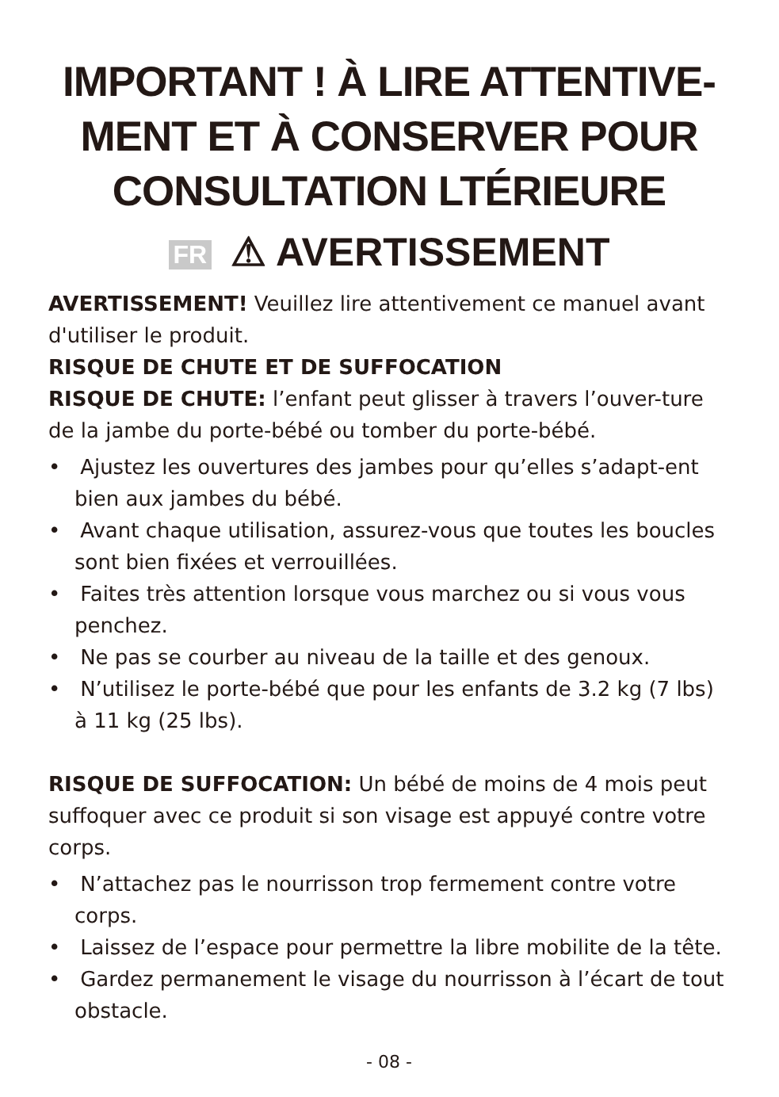IMPORTANT ! À LIRE ATTENTIVE-MENT ET À CONSERVER POUR CONSULTATION LTÉRIEURE
FR ⚠ AVERTISSEMENT
AVERTISSEMENT! Veuillez lire attentivement ce manuel avant d'utiliser le produit.
RISQUE DE CHUTE ET DE SUFFOCATION
RISQUE DE CHUTE: l’enfant peut glisser à travers l’ouver-ture de la jambe du porte-bébé ou tomber du porte-bébé.
• Ajustez les ouvertures des jambes pour qu’elles s’adapt-ent bien aux jambes du bébé.
• Avant chaque utilisation, assurez-vous que toutes les boucles sont bien fixées et verrouillées.
• Faites très attention lorsque vous marchez ou si vous vous penchez.
• Ne pas se courber au niveau de la taille et des genoux.
• N’utilisez le porte-bébé que pour les enfants de 3.2 kg (7 lbs) à 11 kg (25 lbs).
RISQUE DE SUFFOCATION: Un bébé de moins de 4 mois peut suffoquer avec ce produit si son visage est appuyé contre votre corps.
• N’attachez pas le nourrisson trop fermement contre votre corps.
• Laissez de l’espace pour permettre la libre mobilite de la tête.
• Gardez permanement le visage du nourrisson à l’écart de tout obstacle.
- 08 -